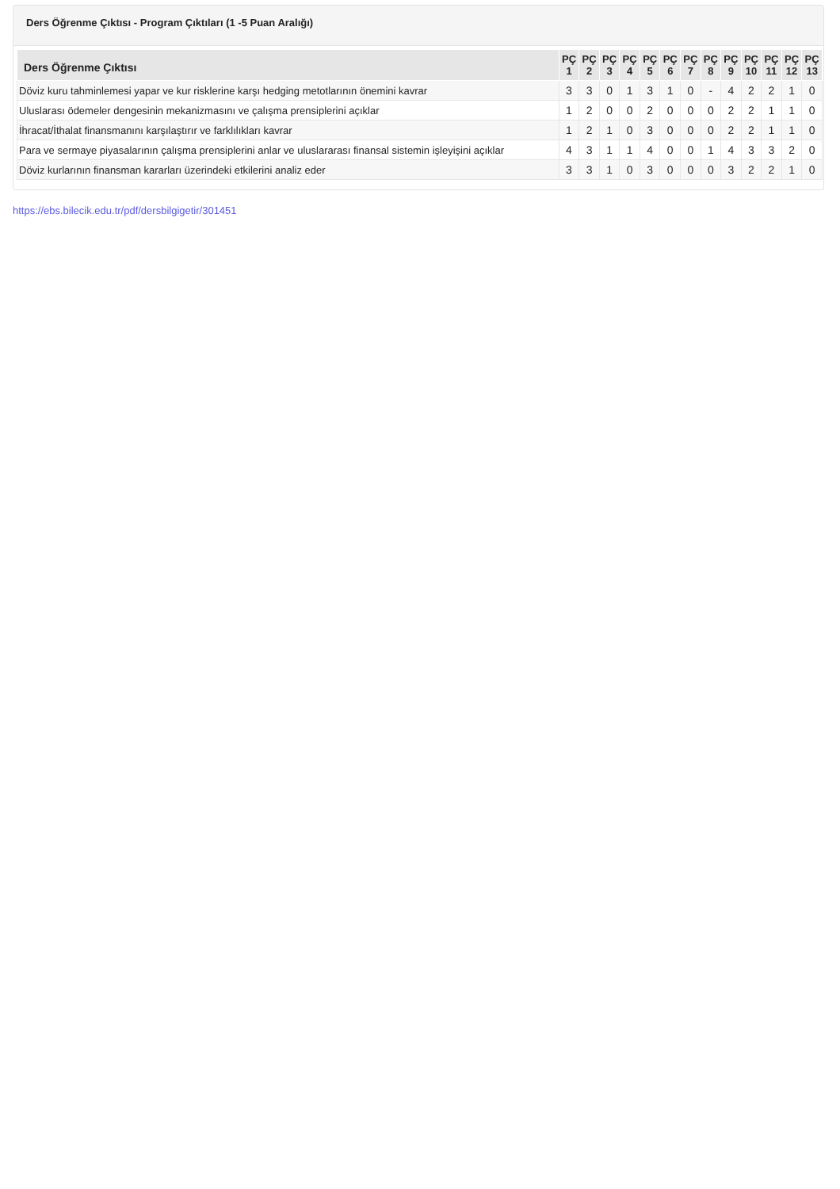Ders Öğrenme Çıktısı - Program Çıktıları (1 -5 Puan Aralığı)
| Ders Öğrenme Çıktısı | PÇ 1 | PÇ 2 | PÇ 3 | PÇ 4 | PÇ 5 | PÇ 6 | PÇ 7 | PÇ 8 | PÇ 9 | PÇ 10 | PÇ 11 | PÇ 12 | PÇ 13 |
| --- | --- | --- | --- | --- | --- | --- | --- | --- | --- | --- | --- | --- | --- |
| Döviz kuru tahminlemesi yapar ve kur risklerine karşı hedging metotlarının önemini kavrar | 3 | 3 | 0 | 1 | 3 | 1 | 0 | - | 4 | 2 | 2 | 1 | 0 |
| Uluslarası ödemeler dengesinin mekanizmasını ve çalışma prensiplerini açıklar | 1 | 2 | 0 | 0 | 2 | 0 | 0 | 0 | 2 | 2 | 1 | 1 | 0 |
| İhracat/İthalat finansmanını karşılaştırır ve farklılıkları kavrar | 1 | 2 | 1 | 0 | 3 | 0 | 0 | 0 | 2 | 2 | 1 | 1 | 0 |
| Para ve sermaye piyasalarının çalışma prensiplerini anlar ve uluslararası finansal sistemin işleyişini açıklar | 4 | 3 | 1 | 1 | 4 | 0 | 0 | 1 | 4 | 3 | 3 | 2 | 0 |
| Döviz kurlarının finansman kararları üzerindeki etkilerini analiz eder | 3 | 3 | 1 | 0 | 3 | 0 | 0 | 0 | 3 | 2 | 2 | 1 | 0 |
https://ebs.bilecik.edu.tr/pdf/dersbilgigetir/301451